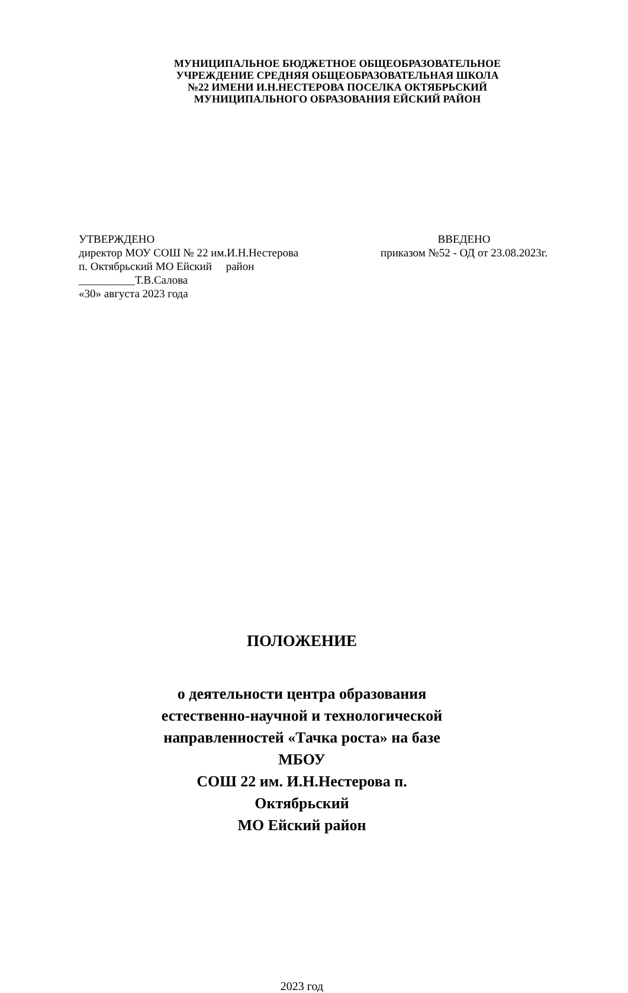МУНИЦИПАЛЬНОЕ БЮДЖЕТНОЕ ОБЩЕОБРАЗОВАТЕЛЬНОЕ
УЧРЕЖДЕНИЕ СРЕДНЯЯ ОБЩЕОБРАЗОВАТЕЛЬНАЯ ШКОЛА
№22 ИМЕНИ И.Н.НЕСТЕРОВА ПОСЕЛКА ОКТЯБРЬСКИЙ
МУНИЦИПАЛЬНОГО ОБРАЗОВАНИЯ ЕЙСКИЙ РАЙОН
УТВЕРЖДЕНО
директор МОУ СОШ № 22 им.И.Н.Нестерова
п. Октябрьский МО Ейский район
__________Т.В.Салова
«30» августа 2023 года
ВВЕДЕНО
приказом №52 - ОД от 23.08.2023г.
ПОЛОЖЕНИЕ
о деятельности центра образования
естественно-научной и технологической
направленностей «Тачка роста» на базе МБОУ
СОШ 22 им. И.Н.Нестерова п. Октябрьский
МО Ейский район
2023 год